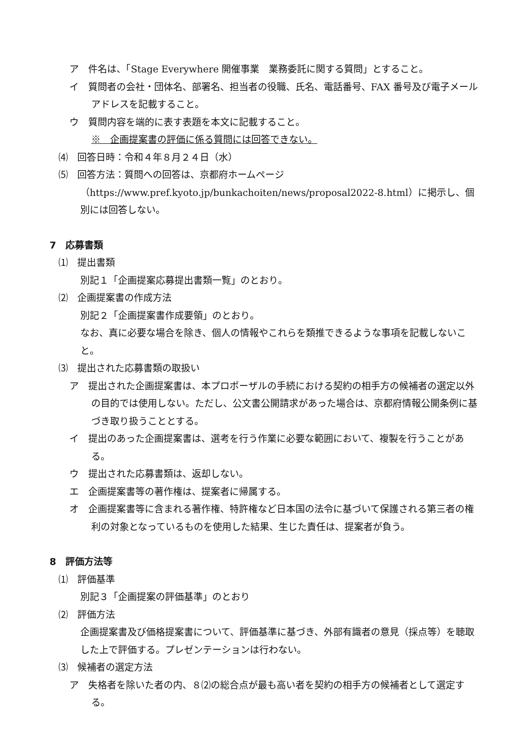ア　件名は、「Stage Everywhere 開催事業　業務委託に関する質問」とすること。
イ　質問者の会社・団体名、部署名、担当者の役職、氏名、電話番号、FAX 番号及び電子メールアドレスを記載すること。
ウ　質問内容を端的に表す表題を本文に記載すること。
※　企画提案書の評価に係る質問には回答できない。
⑷　回答日時：令和４年８月２４日（水）
⑸　回答方法：質問への回答は、京都府ホームページ（https://www.pref.kyoto.jp/bunkachoiten/news/proposal2022-8.html）に掲示し、個別には回答しない。
7　応募書類
⑴　提出書類
別記１「企画提案応募提出書類一覧」のとおり。
⑵　企画提案書の作成方法
別記２「企画提案書作成要領」のとおり。
なお、真に必要な場合を除き、個人の情報やこれらを類推できるような事項を記載しないこと。
⑶　提出された応募書類の取扱い
ア　提出された企画提案書は、本プロポーザルの手続における契約の相手方の候補者の選定以外の目的では使用しない。ただし、公文書公開請求があった場合は、京都府情報公開条例に基づき取り扱うこととする。
イ　提出のあった企画提案書は、選考を行う作業に必要な範囲において、複製を行うことがある。
ウ　提出された応募書類は、返却しない。
エ　企画提案書等の著作権は、提案者に帰属する。
オ　企画提案書等に含まれる著作権、特許権など日本国の法令に基づいて保護される第三者の権利の対象となっているものを使用した結果、生じた責任は、提案者が負う。
8　評価方法等
⑴　評価基準
別記３「企画提案の評価基準」のとおり
⑵　評価方法
企画提案書及び価格提案書について、評価基準に基づき、外部有識者の意見（採点等）を聴取した上で評価する。プレゼンテーションは行わない。
⑶　候補者の選定方法
ア　失格者を除いた者の内、８⑵の総合点が最も高い者を契約の相手方の候補者として選定する。